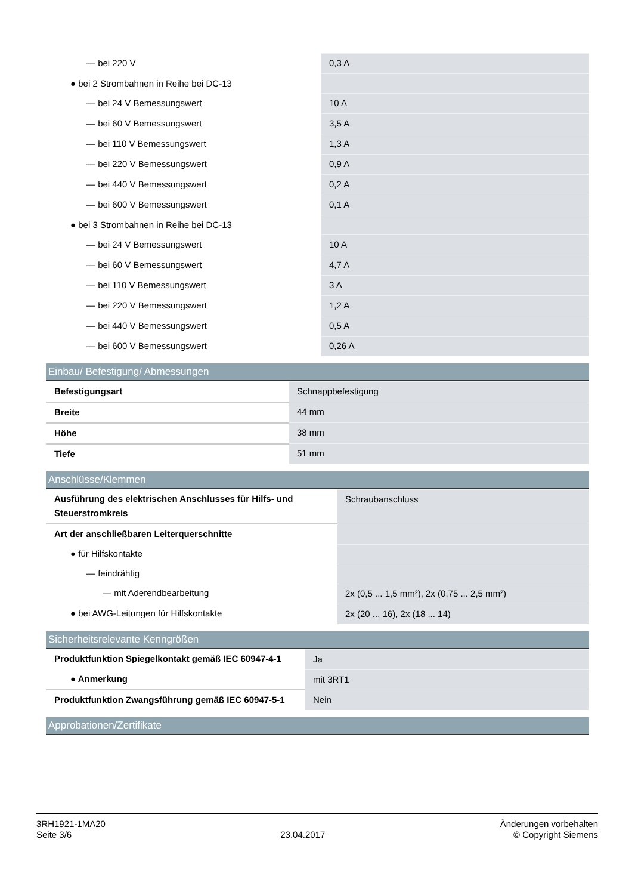| — bei 220 V | 0,3 A |
| ● bei 2 Strombahnen in Reihe bei DC-13 | |
| — bei 24 V Bemessungswert | 10 A |
| — bei 60 V Bemessungswert | 3,5 A |
| — bei 110 V Bemessungswert | 1,3 A |
| — bei 220 V Bemessungswert | 0,9 A |
| — bei 440 V Bemessungswert | 0,2 A |
| — bei 600 V Bemessungswert | 0,1 A |
| ● bei 3 Strombahnen in Reihe bei DC-13 | |
| — bei 24 V Bemessungswert | 10 A |
| — bei 60 V Bemessungswert | 4,7 A |
| — bei 110 V Bemessungswert | 3 A |
| — bei 220 V Bemessungswert | 1,2 A |
| — bei 440 V Bemessungswert | 0,5 A |
| — bei 600 V Bemessungswert | 0,26 A |
Einbau/ Befestigung/ Abmessungen
| Befestigungsart | Schnappbefestigung |
| Breite | 44 mm |
| Höhe | 38 mm |
| Tiefe | 51 mm |
Anschlüsse/Klemmen
| Ausführung des elektrischen Anschlusses für Hilfs- und Steuerstromkreis | Schraubanschluss |
| Art der anschließbaren Leiterquerschnitte | |
| ● für Hilfskontakte | |
| — feindrähtig | |
| — mit Aderendbearbeitung | 2x (0,5 ... 1,5 mm²), 2x (0,75 ... 2,5 mm²) |
| ● bei AWG-Leitungen für Hilfskontakte | 2x (20 ... 16), 2x (18 ... 14) |
Sicherheitsrelevante Kenngrößen
| Produktfunktion Spiegelkontakt gemäß IEC 60947-4-1 | Ja |
| ● Anmerkung | mit 3RT1 |
| Produktfunktion Zwangsführung gemäß IEC 60947-5-1 | Nein |
Approbationen/Zertifikate
3RH1921-1MA20
Seite 3/6
23.04.2017
Änderungen vorbehalten
© Copyright Siemens